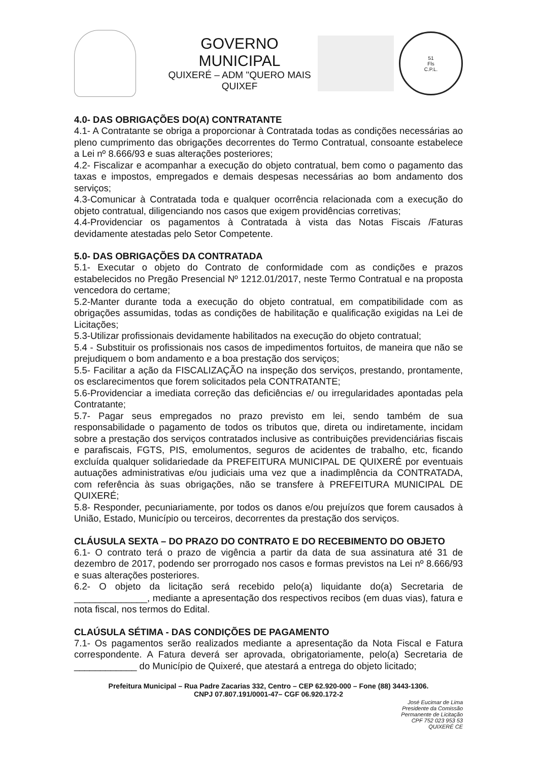GOVERNO MUNICIPAL
QUIXERÉ – ADM "QUERO MAIS QUIXEF
51
Fls
C.P.L.
4.0- DAS OBRIGAÇÕES DO(A) CONTRATANTE
4.1- A Contratante se obriga a proporcionar à Contratada todas as condições necessárias ao pleno cumprimento das obrigações decorrentes do Termo Contratual, consoante estabelece a Lei nº 8.666/93 e suas alterações posteriores;
4.2- Fiscalizar e acompanhar a execução do objeto contratual, bem como o pagamento das taxas e impostos, empregados e demais despesas necessárias ao bom andamento dos serviços;
4.3-Comunicar à Contratada toda e qualquer ocorrência relacionada com a execução do objeto contratual, diligenciando nos casos que exigem providências corretivas;
4.4-Providenciar os pagamentos à Contratada à vista das Notas Fiscais /Faturas devidamente atestadas pelo Setor Competente.
5.0- DAS OBRIGAÇÕES DA CONTRATADA
5.1- Executar o objeto do Contrato de conformidade com as condições e prazos estabelecidos no Pregão Presencial Nº 1212.01/2017, neste Termo Contratual e na proposta vencedora do certame;
5.2-Manter durante toda a execução do objeto contratual, em compatibilidade com as obrigações assumidas, todas as condições de habilitação e qualificação exigidas na Lei de Licitações;
5.3-Utilizar profissionais devidamente habilitados na execução do objeto contratual;
5.4 - Substituir os profissionais nos casos de impedimentos fortuitos, de maneira que não se prejudiquem o bom andamento e a boa prestação dos serviços;
5.5- Facilitar a ação da FISCALIZAÇÃO na inspeção dos serviços, prestando, prontamente, os esclarecimentos que forem solicitados pela CONTRATANTE;
5.6-Providenciar a imediata correção das deficiências e/ ou irregularidades apontadas pela Contratante;
5.7- Pagar seus empregados no prazo previsto em lei, sendo também de sua responsabilidade o pagamento de todos os tributos que, direta ou indiretamente, incidam sobre a prestação dos serviços contratados inclusive as contribuições previdenciárias fiscais e parafiscais, FGTS, PIS, emolumentos, seguros de acidentes de trabalho, etc, ficando excluída qualquer solidariedade da PREFEITURA MUNICIPAL DE QUIXERÉ por eventuais autuações administrativas e/ou judiciais uma vez que a inadimplência da CONTRATADA, com referência às suas obrigações, não se transfere à PREFEITURA MUNICIPAL DE QUIXERÉ;
5.8- Responder, pecuniariamente, por todos os danos e/ou prejuízos que forem causados à União, Estado, Município ou terceiros, decorrentes da prestação dos serviços.
CLÁUSULA SEXTA – DO PRAZO DO CONTRATO E DO RECEBIMENTO DO OBJETO
6.1- O contrato terá o prazo de vigência a partir da data de sua assinatura até 31 de dezembro de 2017, podendo ser prorrogado nos casos e formas previstos na Lei nº 8.666/93 e suas alterações posteriores.
6.2- O objeto da licitação será recebido pelo(a) liquidante do(a) Secretaria de ______________, mediante a apresentação dos respectivos recibos (em duas vias), fatura e nota fiscal, nos termos do Edital.
CLAÚSULA SÉTIMA - DAS CONDIÇÕES DE PAGAMENTO
7.1- Os pagamentos serão realizados mediante a apresentação da Nota Fiscal e Fatura correspondente. A Fatura deverá ser aprovada, obrigatoriamente, pelo(a) Secretaria de ____________ do Município de Quixeré, que atestará a entrega do objeto licitado;
Prefeitura Municipal – Rua Padre Zacarias 332, Centro – CEP 62.920-000 – Fone (88) 3443-1306.
CNPJ 07.807.191/0001-47– CGF 06.920.172-2
José Eucimar de Lima
Presidente da Comissão
Permanente de Licitação
CPF 752 023 953 53
QUIXERÉ CE